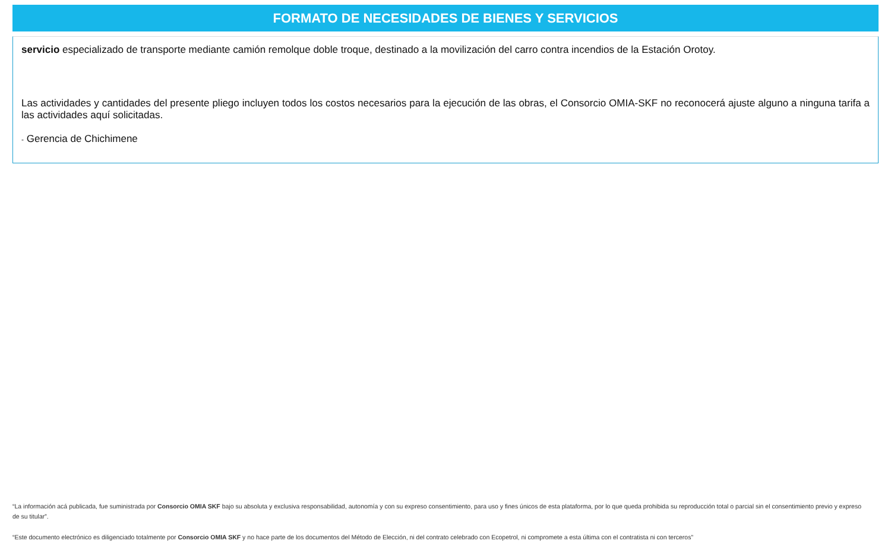FORMATO DE NECESIDADES DE BIENES Y SERVICIOS
servicio especializado de transporte mediante camión remolque doble troque, destinado a la movilización del carro contra incendios de la Estación Orotoy.
Las actividades y cantidades del presente pliego incluyen todos los costos necesarios para la ejecución de las obras, el Consorcio OMIA-SKF no reconocerá ajuste alguno a ninguna tarifa a las actividades aquí solicitadas.
- Gerencia de Chichimene
“La información acá publicada, fue suministrada por Consorcio OMIA SKF bajo su absoluta y exclusiva responsabilidad, autonomía y con su expreso consentimiento, para uso y fines únicos de esta plataforma, por lo que queda prohibida su reproducción total o parcial sin el consentimiento previo y expreso de su titular”.
“Este documento electrónico es diligenciado totalmente por Consorcio OMIA SKF y no hace parte de los documentos del Método de Elección, ni del contrato celebrado con Ecopetrol, ni compromete a esta última con el contratista ni con terceros”